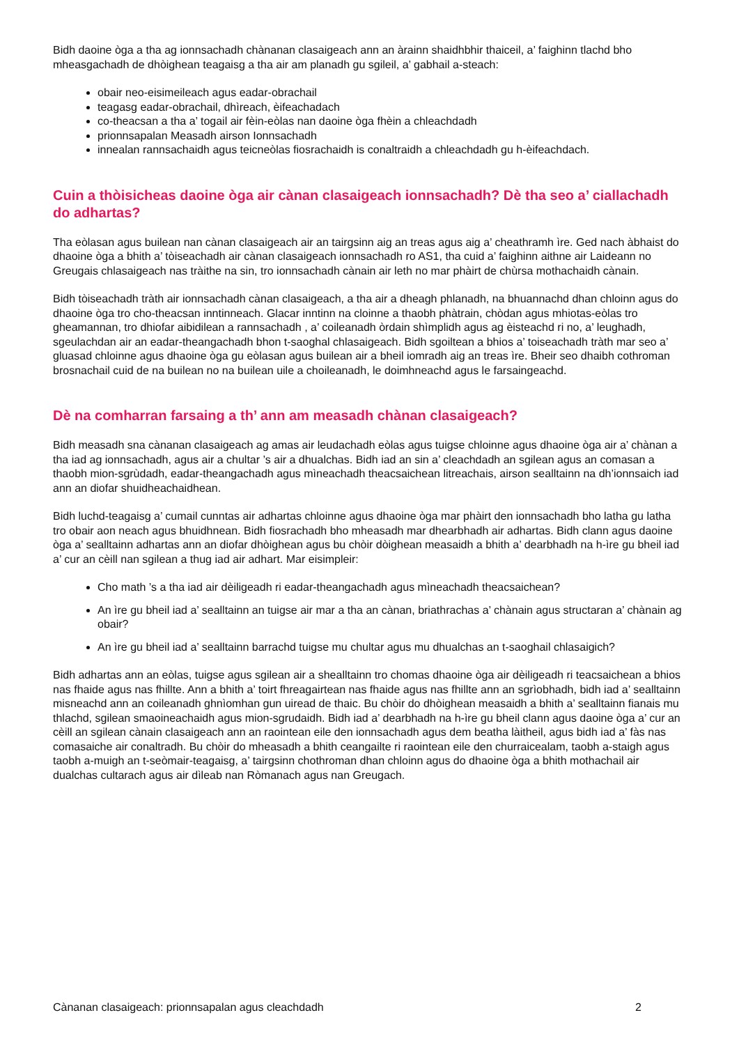Bidh daoine òga a tha ag ionnsachadh chànanan clasaigeach ann an àrainn shaidhbhir thaiceil, a’ faighinn tlachd bho mheasgachadh de dhòighean teagaisg a tha air am planadh gu sgileil, a’ gabhail a-steach:
obair neo-eisimeileach agus eadar-obrachail
teagasg eadar-obrachail, dhìreach, èifeachadach
co-theacsan a tha a’ togail air fèin-eòlas nan daoine òga fhèin a chleachdadh
prionnsapalan Measadh airson Ionnsachadh
innealan rannsachaidh agus teicneòlas fiosrachaidh is conaltraidh a chleachdadh gu h-èifeachdach.
Cuin a thòisicheas daoine òga air cànan clasaigeach ionnsachadh? Dè tha seo a’ ciallachadh do adhartas?
Tha eòlasan agus builean nan cànan clasaigeach air an tairgsinn aig an treas agus aig a’ cheathramh ìre. Ged nach àbhaist do dhaoine òga a bhith a’ tòiseachadh air cànan clasaigeach ionnsachadh ro AS1, tha cuid a’ faighinn aithne air Laideann no Greugais chlasaigeach nas tràithe na sin, tro ionnsachadh cànain air leth no mar phàirt de chùrsa mothachaidh cànain.
Bidh tòiseachadh tràth air ionnsachadh cànan clasaigeach, a tha air a dheagh phlanadh, na bhuannachd dhan chloinn agus do dhaoine òga tro cho-theacsan inntinneach. Glacar inntinn na cloinne a thaobh phàtrain, chòdan agus mhiotas-eòlas tro gheamannan, tro dhiofar aibidilean a rannsachadh , a’ coileanadh òrdain shìmplidh agus ag èisteachd ri no, a’ leughadh, sgeulachdan air an eadar-theangachadh bhon t-saoghal chlasaigeach. Bidh sgoiltean a bhios a’ toiseachadh tràth mar seo a’ gluasad chloinne agus dhaoine òga gu eòlasan agus builean air a bheil iomradh aig an treas ìre. Bheir seo dhaibh cothroman brosnachail cuid de na builean no na builean uile a choileanadh, le doimhneachd agus le farsaingeachd.
Dè na comharran farsaing a th’ ann am measadh chànan clasaigeach?
Bidh measadh sna cànanan clasaigeach ag amas air leudachadh eòlas agus tuigse chloinne agus dhaoine òga air a’ chànan a tha iad ag ionnsachadh, agus air a chultar ’s air a dhualchas. Bidh iad an sin a’ cleachdadh an sgilean agus an comasan a thaobh mion-sgrùdadh, eadar-theangachadh agus mìneachadh theacsaichean litreachais, airson sealltainn na dh’ionnsaich iad ann an diofar shuidheachaidhean.
Bidh luchd-teagaisg a’ cumail cunntas air adhartas chloinne agus dhaoine òga mar phàirt den ionnsachadh bho latha gu latha tro obair aon neach agus bhuidhnean. Bidh fiosrachadh bho mheasadh mar dhearbhadh air adhartas. Bidh clann agus daoine òga a’ sealltainn adhartas ann an diofar dhòighean agus bu chòir dòighean measaidh a bhith a’ dearbhadh na h-ìre gu bheil iad a’ cur an cèill nan sgilean a thug iad air adhart. Mar eisimpleir:
Cho math ’s a tha iad air dèiligeadh ri eadar-theangachadh agus mìneachadh theacsaichean?
An ìre gu bheil iad a’ sealltainn an tuigse air mar a tha an cànan, briathrachas a’ chànain agus structaran a’ chànain ag obair?
An ìre gu bheil iad a’ sealltainn barrachd tuigse mu chultar agus mu dhualchas an t-saoghail chlasaigich?
Bidh adhartas ann an eòlas, tuigse agus sgilean air a shealltainn tro chomas dhaoine òga air dèiligeadh ri teacsaichean a bhios nas fhaide agus nas fhillte. Ann a bhith a’ toirt fhreagairtean nas fhaide agus nas fhillte ann an sgrìobhadh, bidh iad a’ sealltainn misneachd ann an coileanadh ghnìomhan gun uiread de thaic. Bu chòir do dhòighean measaidh a bhith a’ sealltainn fianais mu thlachd, sgilean smaoineachaidh agus mion-sgrudaidh. Bidh iad a’ dearbhadh na h-ìre gu bheil clann agus daoine òga a’ cur an cèill an sgilean cànain clasaigeach ann an raointean eile den ionnsachadh agus dem beatha làitheil, agus bidh iad a’ fàs nas comasaiche air conaltradh. Bu chòir do mheasadh a bhith ceangailte ri raointean eile den churraicealam, taobh a-staigh agus taobh a-muigh an t-seòmair-teagaisg, a’ tairgsinn chothroman dhan chloinn agus do dhaoine òga a bhith mothachail air dualchas cultarach agus air dìleab nan Ròmanach agus nan Greugach.
Cànanan clasaigeach: prionnsapalan agus cleachdadh 2